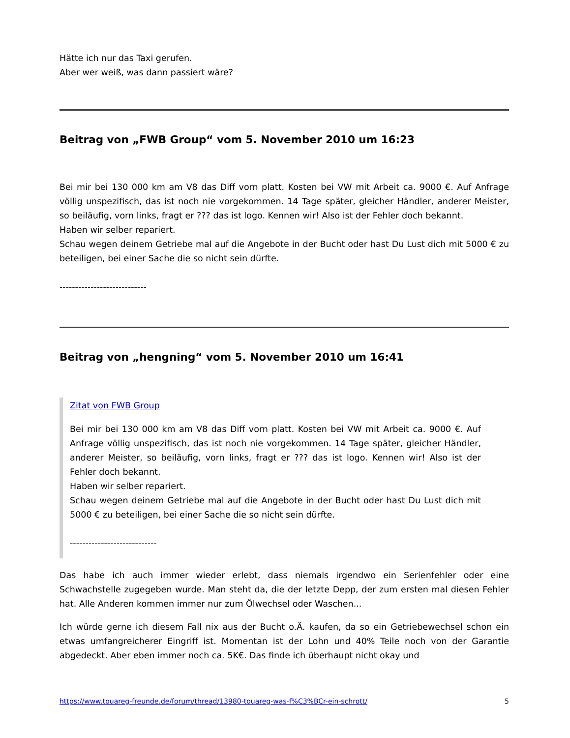Hätte ich nur das Taxi gerufen.
Aber wer weiß, was dann passiert wäre?
Beitrag von „FWB Group“ vom 5. November 2010 um 16:23
Bei mir bei 130 000 km am V8 das Diff vorn platt. Kosten bei VW mit Arbeit ca. 9000 €. Auf Anfrage völlig unspezifisch, das ist noch nie vorgekommen. 14 Tage später, gleicher Händler, anderer Meister, so beiläufig, vorn links, fragt er ??? das ist logo. Kennen wir! Also ist der Fehler doch bekannt.
Haben wir selber repariert.
Schau wegen deinem Getriebe mal auf die Angebote in der Bucht oder hast Du Lust dich mit 5000 € zu beteiligen, bei einer Sache die so nicht sein dürfte.
----------------------------
Beitrag von „hengning“ vom 5. November 2010 um 16:41
Zitat von FWB Group
Bei mir bei 130 000 km am V8 das Diff vorn platt. Kosten bei VW mit Arbeit ca. 9000 €. Auf Anfrage völlig unspezifisch, das ist noch nie vorgekommen. 14 Tage später, gleicher Händler, anderer Meister, so beiläufig, vorn links, fragt er ??? das ist logo. Kennen wir! Also ist der Fehler doch bekannt.
Haben wir selber repariert.
Schau wegen deinem Getriebe mal auf die Angebote in der Bucht oder hast Du Lust dich mit 5000 € zu beteiligen, bei einer Sache die so nicht sein dürfte.
----------------------------
Das habe ich auch immer wieder erlebt, dass niemals irgendwo ein Serienfehler oder eine Schwachstelle zugegeben wurde. Man steht da, die der letzte Depp, der zum ersten mal diesen Fehler hat. Alle Anderen kommen immer nur zum Ölwechsel oder Waschen...
Ich würde gerne ich diesem Fall nix aus der Bucht o.Ä. kaufen, da so ein Getriebewechsel schon ein etwas umfangreicherer Eingriff ist. Momentan ist der Lohn und 40% Teile noch von der Garantie abgedeckt. Aber eben immer noch ca. 5K€. Das finde ich überhaupt nicht okay und
https://www.touareg-freunde.de/forum/thread/13980-touareg-was-f%C3%BCr-ein-schrott/ 5